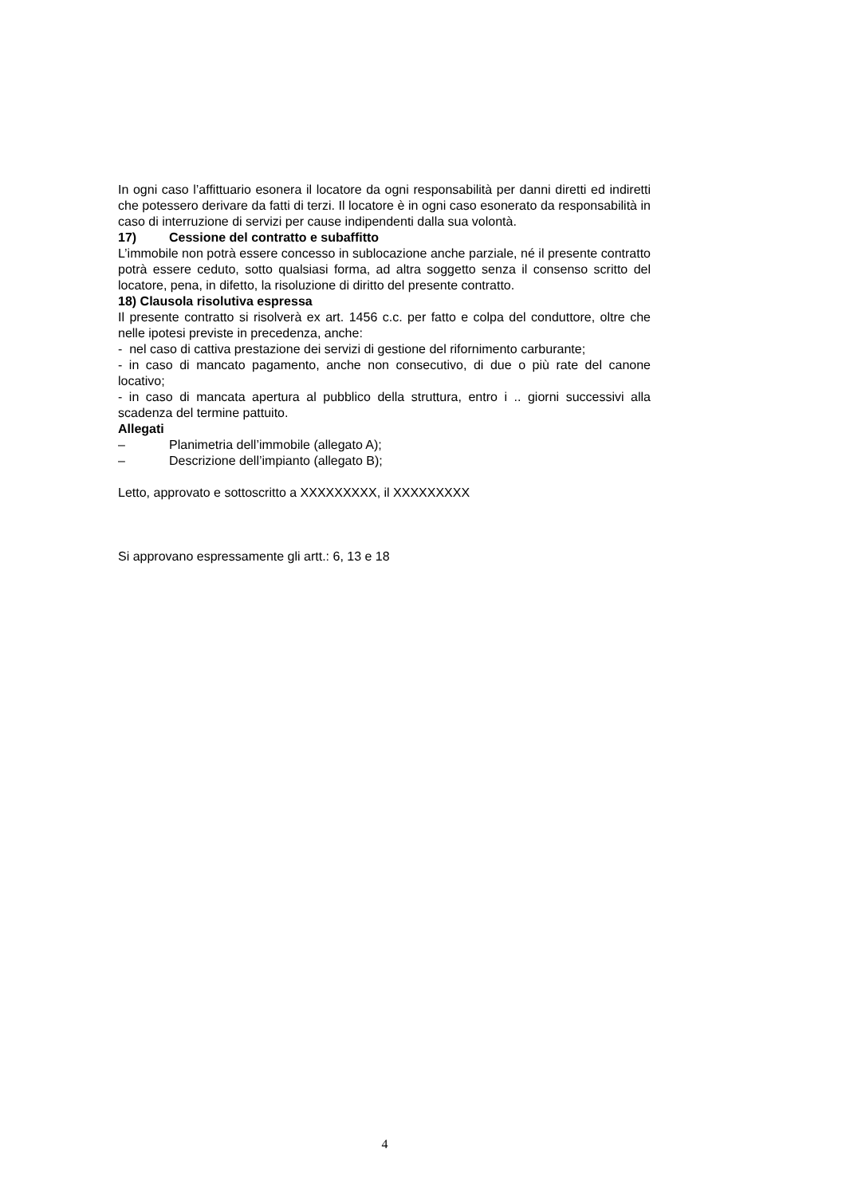In ogni caso l’affittuario esonera il locatore da ogni responsabilità per danni diretti ed indiretti che potessero derivare da fatti di terzi. Il locatore è in ogni caso esonerato da responsabilità in caso di interruzione di servizi per cause indipendenti dalla sua volontà.
17) Cessione del contratto e subaffitto
L’immobile non potrà essere concesso in sublocazione anche parziale, né il presente contratto potrà essere ceduto, sotto qualsiasi forma, ad altra soggetto senza il consenso scritto del locatore, pena, in difetto, la risoluzione di diritto del presente contratto.
18) Clausola risolutiva espressa
Il presente contratto si risolverà ex art. 1456 c.c. per fatto e colpa del conduttore, oltre che nelle ipotesi previste in precedenza, anche:
- nel caso di cattiva prestazione dei servizi di gestione del rifornimento carburante;
- in caso di mancato pagamento, anche non consecutivo, di due o più rate del canone locativo;
- in caso di mancata apertura al pubblico della struttura, entro i .. giorni successivi alla scadenza del termine pattuito.
Allegati
– Planimetria dell’immobile (allegato A);
– Descrizione dell’impianto (allegato B);
Letto, approvato e sottoscritto a XXXXXXXXX, il XXXXXXXXX
Si approvano espressamente gli artt.: 6, 13 e 18
4